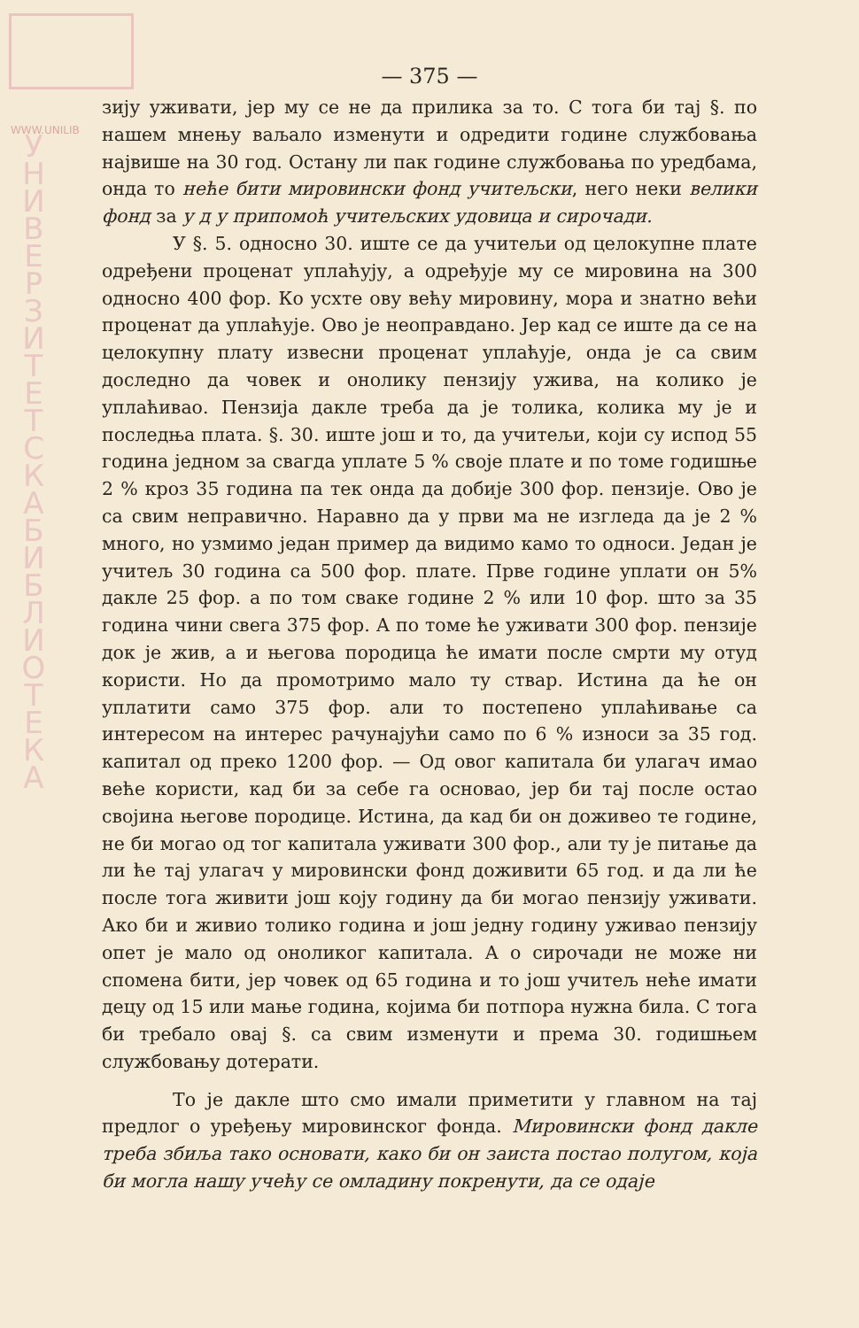WWW.UNILIB
У Н И В Е Р З И Т Е Т С К А Б И Б Л И О Т Е К А
— 375 —
зију уживати, јер му се не да прилика за то. С тога би тај §. по нашем мнењу ваљало изменути и одредити године службовања највише на 30 год. Остану ли пак године службовања по уредбама, онда то неће бити мировински фонд учитељски, него неки велики фонд за у д у припомоћ учитељских удовица и сирочади.
У §. 5. односно 30. иште се да учитељи од целокупне плате одређени проценат уплаћују, а одређује му се мировина на 300 односно 400 фор. Ко усхте ову већу мировину, мора и знатно већи проценат да уплаћује. Ово је неоправдано. Јер кад се иште да се на целокупну плату извесни проценат уплаћује, онда је са свим доследно да човек и онолику пензију ужива, на колико је уплаћивао. Пензија дакле треба да је толика, колика му је и последња плата. §. 30. иште још и то, да учитељи, који су испод 55 година једном за свагда уплате 5 % своје плате и по томе годишње 2 % кроз 35 година па тек онда да добије 300 фор. пензије. Ово је са свим неправично. Наравно да у први ма не изгледа да је 2 % много, но узмимо један пример да видимо камо то односи. Један је учитељ 30 година са 500 фор. плате. Прве године уплати он 5% дакле 25 фор. а по том сваке године 2 % или 10 фор. што за 35 година чини свега 375 фор. А по томе ће уживати 300 фор. пензије док је жив, а и његова породица ће имати после смрти му отуд користи. Но да промотримо мало ту ствар. Истина да ће он уплатити само 375 фор. али то постепено уплаћивање са интересом на интерес рачунајући само по 6 % износи за 35 год. капитал од преко 1200 фор. — Од овог капитала би улагач имао веће користи, кад би за себе га основао, јер би тај после остао својина његове породице. Истина, да кад би он доживео те године, не би могао од тог капитала уживати 300 фор., али ту је питање да ли ће тај улагач у мировински фонд доживити 65 год. и да ли ће после тога живити још коју годину да би могао пензију уживати. Ако би и живио толико година и још једну годину уживао пензију опет је мало од оноликог капитала. А о сирочади не може ни спомена бити, јер човек од 65 година и то још учитељ неће имати децу од 15 или мање година, којима би потпора нужна била. С тога би требало овај §. са свим изменути и према 30. годишњем службовању дотерати.
То је дакле што смо имали приметити у главном на тај предлог о уређењу мировинског фонда. Мировински фонд дакле треба збиља тако основати, како би он заиста постао полугом, која би могла нашу учећу се омладину покренути, да се одаје